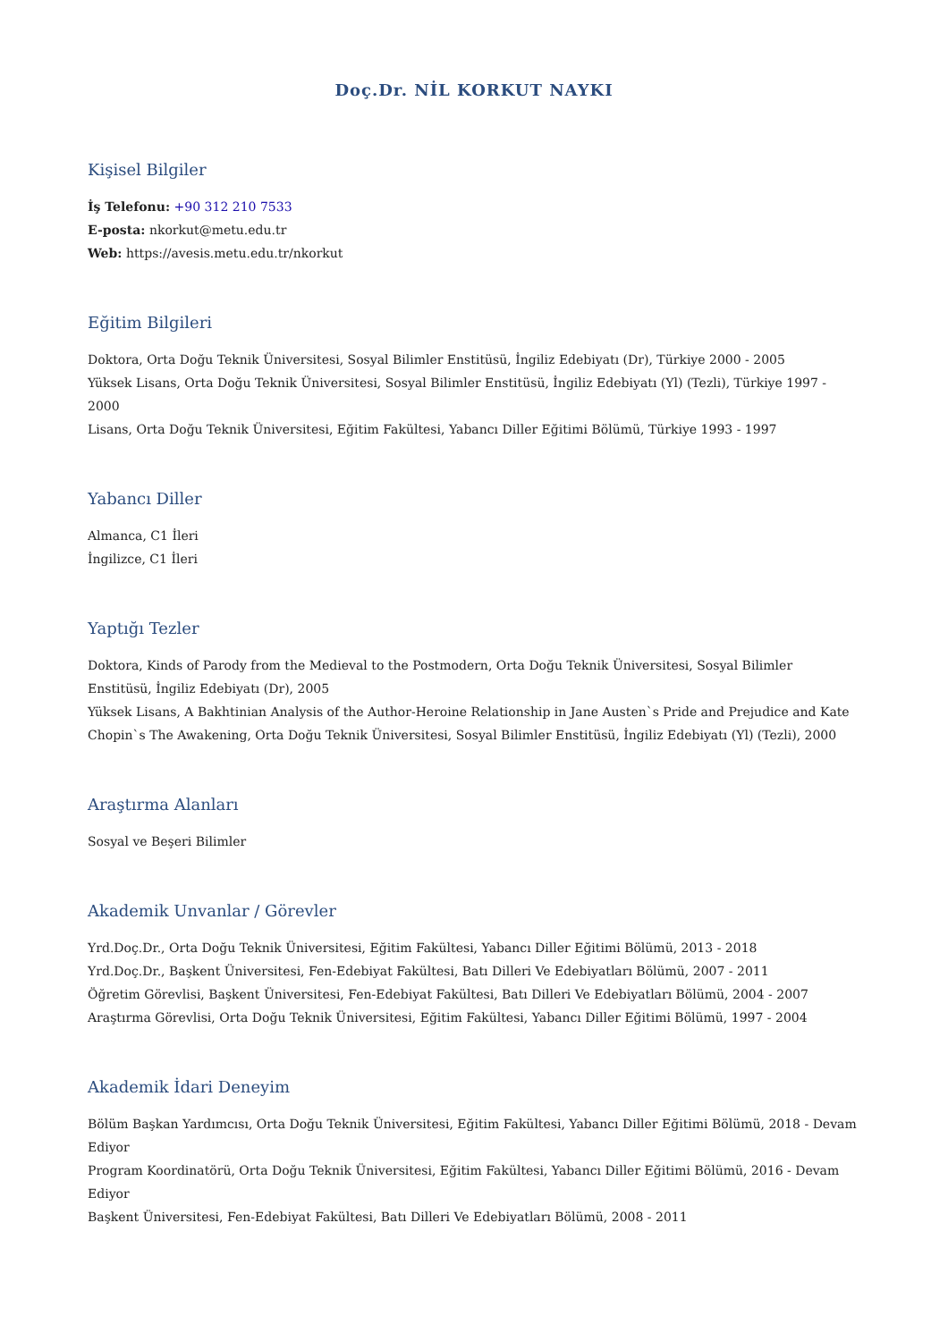Doç.Dr. NİL KORKUT NAYKI
Kişisel Bilgiler
İş Telefonu: +90 312 210 7533
E-posta: nkorkut@metu.edu.tr
Web: https://avesis.metu.edu.tr/nkorkut
Eğitim Bilgileri
Doktora, Orta Doğu Teknik Üniversitesi, Sosyal Bilimler Enstitüsü, İngiliz Edebiyatı (Dr), Türkiye 2000 - 2005
Yüksek Lisans, Orta Doğu Teknik Üniversitesi, Sosyal Bilimler Enstitüsü, İngiliz Edebiyatı (Yl) (Tezli), Türkiye 1997 - 2000
Lisans, Orta Doğu Teknik Üniversitesi, Eğitim Fakültesi, Yabancı Diller Eğitimi Bölümü, Türkiye 1993 - 1997
Yabancı Diller
Almanca, C1 İleri
İngilizce, C1 İleri
Yaptığı Tezler
Doktora, Kinds of Parody from the Medieval to the Postmodern, Orta Doğu Teknik Üniversitesi, Sosyal Bilimler Enstitüsü, İngiliz Edebiyatı (Dr), 2005
Yüksek Lisans, A Bakhtinian Analysis of the Author-Heroine Relationship in Jane Austen`s Pride and Prejudice and Kate Chopin`s The Awakening, Orta Doğu Teknik Üniversitesi, Sosyal Bilimler Enstitüsü, İngiliz Edebiyatı (Yl) (Tezli), 2000
Araştırma Alanları
Sosyal ve Beşeri Bilimler
Akademik Unvanlar / Görevler
Yrd.Doç.Dr., Orta Doğu Teknik Üniversitesi, Eğitim Fakültesi, Yabancı Diller Eğitimi Bölümü, 2013 - 2018
Yrd.Doç.Dr., Başkent Üniversitesi, Fen-Edebiyat Fakültesi, Batı Dilleri Ve Edebiyatları Bölümü, 2007 - 2011
Öğretim Görevlisi, Başkent Üniversitesi, Fen-Edebiyat Fakültesi, Batı Dilleri Ve Edebiyatları Bölümü, 2004 - 2007
Araştırma Görevlisi, Orta Doğu Teknik Üniversitesi, Eğitim Fakültesi, Yabancı Diller Eğitimi Bölümü, 1997 - 2004
Akademik İdari Deneyim
Bölüm Başkan Yardımcısı, Orta Doğu Teknik Üniversitesi, Eğitim Fakültesi, Yabancı Diller Eğitimi Bölümü, 2018 - Devam Ediyor
Program Koordinatörü, Orta Doğu Teknik Üniversitesi, Eğitim Fakültesi, Yabancı Diller Eğitimi Bölümü, 2016 - Devam Ediyor
Başkent Üniversitesi, Fen-Edebiyat Fakültesi, Batı Dilleri Ve Edebiyatları Bölümü, 2008 - 2011